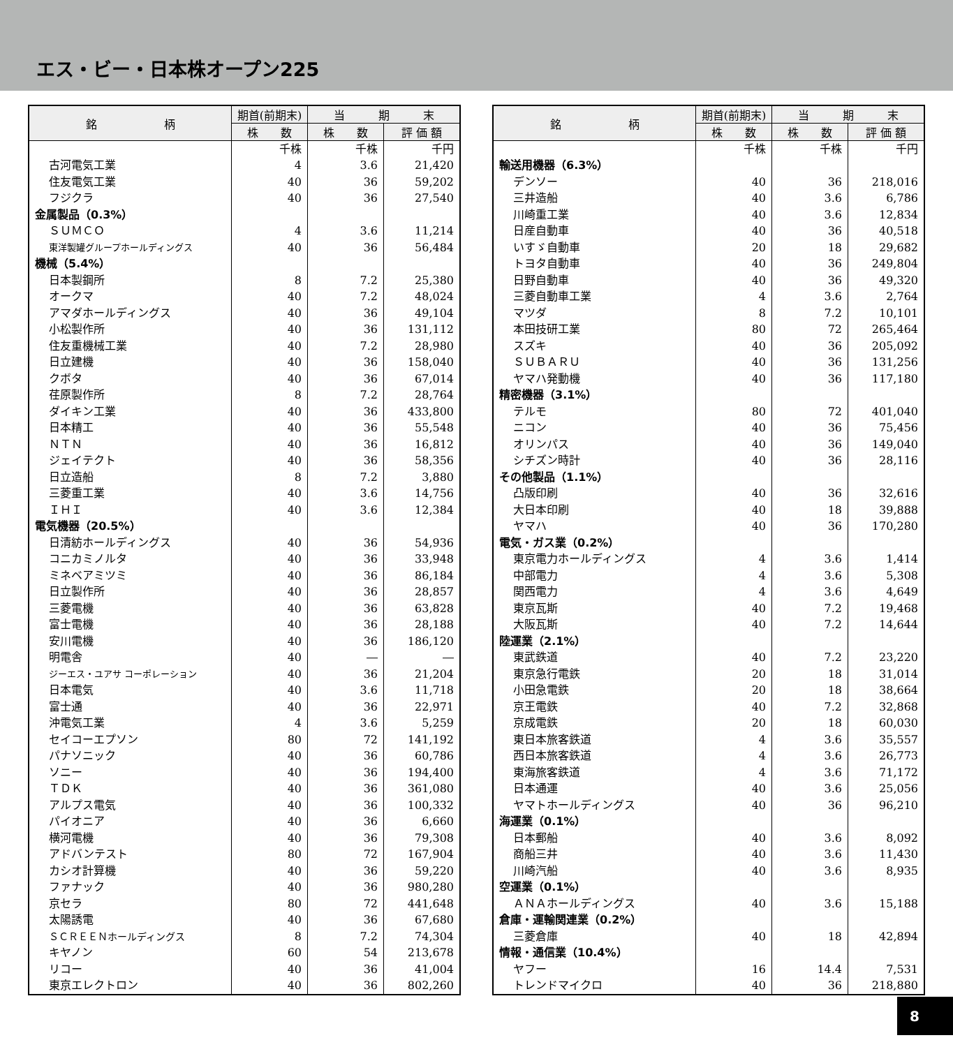エス・ビー・日本株オープン225
| 銘 柄 | 期首(前期末) | 当 期 末 | |
| --- | --- | --- | --- |
| | 株 数 | 株 数 | 評 価 額 |
| | 千株 | 千株 | 千円 |
| 古河電気工業 | 4 | 3.6 | 21,420 |
| 住友電気工業 | 40 | 36 | 59,202 |
| フジクラ | 40 | 36 | 27,540 |
| 金属製品（0.3%） | | | |
| ＳＵＭＣＯ | 4 | 3.6 | 11,214 |
| 東洋製罐グループホールディングス | 40 | 36 | 56,484 |
| 機械（5.4%） | | | |
| 日本製鋼所 | 8 | 7.2 | 25,380 |
| オークマ | 40 | 7.2 | 48,024 |
| アマダホールディングス | 40 | 36 | 49,104 |
| 小松製作所 | 40 | 36 | 131,112 |
| 住友重機械工業 | 40 | 7.2 | 28,980 |
| 日立建機 | 40 | 36 | 158,040 |
| クボタ | 40 | 36 | 67,014 |
| 荏原製作所 | 8 | 7.2 | 28,764 |
| ダイキン工業 | 40 | 36 | 433,800 |
| 日本精工 | 40 | 36 | 55,548 |
| ＮＴＮ | 40 | 36 | 16,812 |
| ジェイテクト | 40 | 36 | 58,356 |
| 日立造船 | 8 | 7.2 | 3,880 |
| 三菱重工業 | 40 | 3.6 | 14,756 |
| ＩＨＩ | 40 | 3.6 | 12,384 |
| 電気機器（20.5%） | | | |
| 日清紡ホールディングス | 40 | 36 | 54,936 |
| コニカミノルタ | 40 | 36 | 33,948 |
| ミネベアミツミ | 40 | 36 | 86,184 |
| 日立製作所 | 40 | 36 | 28,857 |
| 三菱電機 | 40 | 36 | 63,828 |
| 富士電機 | 40 | 36 | 28,188 |
| 安川電機 | 40 | 36 | 186,120 |
| 明電舎 | 40 | ― | ― |
| ジーエス・ユアサ コーポレーション | 40 | 36 | 21,204 |
| 日本電気 | 40 | 3.6 | 11,718 |
| 富士通 | 40 | 36 | 22,971 |
| 沖電気工業 | 4 | 3.6 | 5,259 |
| セイコーエプソン | 80 | 72 | 141,192 |
| パナソニック | 40 | 36 | 60,786 |
| ソニー | 40 | 36 | 194,400 |
| ＴＤＫ | 40 | 36 | 361,080 |
| アルプス電気 | 40 | 36 | 100,332 |
| パイオニア | 40 | 36 | 6,660 |
| 横河電機 | 40 | 36 | 79,308 |
| アドバンテスト | 80 | 72 | 167,904 |
| カシオ計算機 | 40 | 36 | 59,220 |
| ファナック | 40 | 36 | 980,280 |
| 京セラ | 80 | 72 | 441,648 |
| 太陽誘電 | 40 | 36 | 67,680 |
| ＳＣＲＥＥＮホールディングス | 8 | 7.2 | 74,304 |
| キヤノン | 60 | 54 | 213,678 |
| リコー | 40 | 36 | 41,004 |
| 東京エレクトロン | 40 | 36 | 802,260 |
| 銘 柄 | 期首(前期末) | 当 期 末 | |
| --- | --- | --- | --- |
| | 株 数 | 株 数 | 評 価 額 |
| | 千株 | 千株 | 千円 |
| 輸送用機器（6.3%） | | | |
| デンソー | 40 | 36 | 218,016 |
| 三井造船 | 40 | 3.6 | 6,786 |
| 川崎重工業 | 40 | 3.6 | 12,834 |
| 日産自動車 | 40 | 36 | 40,518 |
| いすゞ自動車 | 20 | 18 | 29,682 |
| トヨタ自動車 | 40 | 36 | 249,804 |
| 日野自動車 | 40 | 36 | 49,320 |
| 三菱自動車工業 | 4 | 3.6 | 2,764 |
| マツダ | 8 | 7.2 | 10,101 |
| 本田技研工業 | 80 | 72 | 265,464 |
| スズキ | 40 | 36 | 205,092 |
| ＳＵＢＡＲＵ | 40 | 36 | 131,256 |
| ヤマハ発動機 | 40 | 36 | 117,180 |
| 精密機器（3.1%） | | | |
| テルモ | 80 | 72 | 401,040 |
| ニコン | 40 | 36 | 75,456 |
| オリンパス | 40 | 36 | 149,040 |
| シチズン時計 | 40 | 36 | 28,116 |
| その他製品（1.1%） | | | |
| 凸版印刷 | 40 | 36 | 32,616 |
| 大日本印刷 | 40 | 18 | 39,888 |
| ヤマハ | 40 | 36 | 170,280 |
| 電気・ガス業（0.2%） | | | |
| 東京電力ホールディングス | 4 | 3.6 | 1,414 |
| 中部電力 | 4 | 3.6 | 5,308 |
| 関西電力 | 4 | 3.6 | 4,649 |
| 東京瓦斯 | 40 | 7.2 | 19,468 |
| 大阪瓦斯 | 40 | 7.2 | 14,644 |
| 陸運業（2.1%） | | | |
| 東武鉄道 | 40 | 7.2 | 23,220 |
| 東京急行電鉄 | 20 | 18 | 31,014 |
| 小田急電鉄 | 20 | 18 | 38,664 |
| 京王電鉄 | 40 | 7.2 | 32,868 |
| 京成電鉄 | 20 | 18 | 60,030 |
| 東日本旅客鉄道 | 4 | 3.6 | 35,557 |
| 西日本旅客鉄道 | 4 | 3.6 | 26,773 |
| 東海旅客鉄道 | 4 | 3.6 | 71,172 |
| 日本通運 | 40 | 3.6 | 25,056 |
| ヤマトホールディングス | 40 | 36 | 96,210 |
| 海運業（0.1%） | | | |
| 日本郵船 | 40 | 3.6 | 8,092 |
| 商船三井 | 40 | 3.6 | 11,430 |
| 川崎汽船 | 40 | 3.6 | 8,935 |
| 空運業（0.1%） | | | |
| ＡＮＡホールディングス | 40 | 3.6 | 15,188 |
| 倉庫・運輸関連業（0.2%） | | | |
| 三菱倉庫 | 40 | 18 | 42,894 |
| 情報・通信業（10.4%） | | | |
| ヤフー | 16 | 14.4 | 7,531 |
| トレンドマイクロ | 40 | 36 | 218,880 |
8